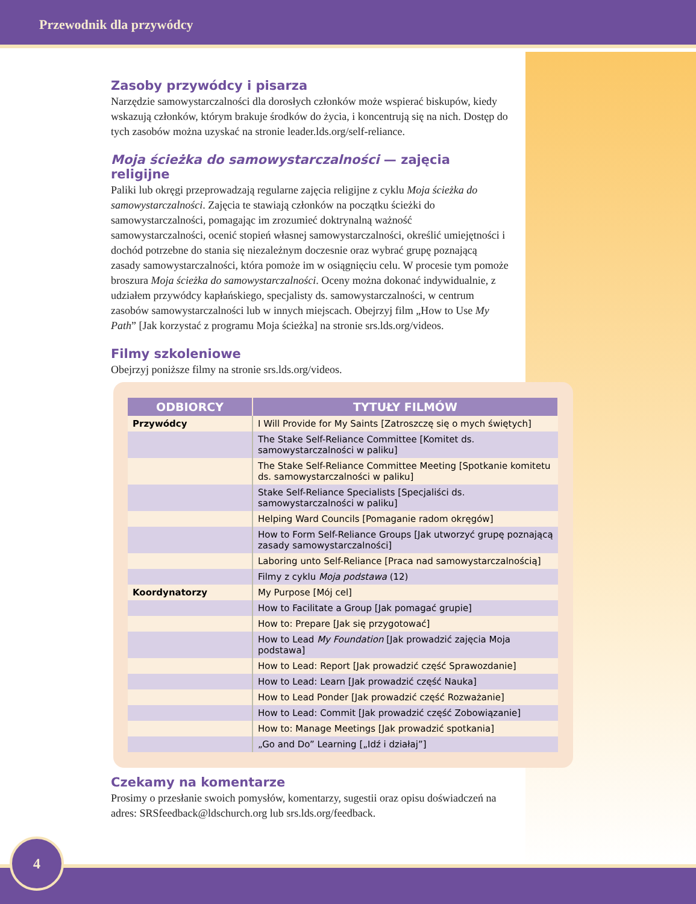Przewodnik dla przywódcy
Zasoby przywódcy i pisarza
Narzędzie samowystarczalności dla dorosłych członków może wspierać biskupów, kiedy wskazują członków, którym brakuje środków do życia, i koncentrują się na nich. Dostęp do tych zasobów można uzyskać na stronie leader.lds.org/self-reliance.
Moja ścieżka do samowystarczalności — zajęcia religijne
Paliki lub okręgi przeprowadzają regularne zajęcia religijne z cyklu Moja ścieżka do samowystarczalności. Zajęcia te stawiają członków na początku ścieżki do samowystarczalności, pomagając im zrozumieć doktrynalną ważność samowystarczalności, ocenić stopień własnej samowystarczalności, określić umiejętności i dochód potrzebne do stania się niezależnym doczesnie oraz wybrać grupę poznającą zasady samowystarczalności, która pomoże im w osiągnięciu celu. W procesie tym pomoże broszura Moja ścieżka do samowystarczalności. Oceny można dokonać indywidualnie, z udziałem przywódcy kapłańskiego, specjalisty ds. samowystarczalności, w centrum zasobów samowystarczalności lub w innych miejscach. Obejrzyj film „How to Use My Path” [Jak korzystać z programu Moja ścieżka] na stronie srs.lds.org/videos.
Filmy szkoleniowe
Obejrzyj poniższe filmy na stronie srs.lds.org/videos.
| ODBIORCY | TYTUŁY FILMÓW |
| --- | --- |
| Przywódcy | I Will Provide for My Saints [Zatroszczę się o mych świętych] |
| | The Stake Self-Reliance Committee [Komitet ds. samowystarczalności w paliku] |
| | The Stake Self-Reliance Committee Meeting [Spotkanie komitetu ds. samowystarczalności w paliku] |
| | Stake Self-Reliance Specialists [Specjaliści ds. samowystarczalności w paliku] |
| | Helping Ward Councils [Pomaganie radom okręgów] |
| | How to Form Self-Reliance Groups [Jak utworzyć grupę poznającą zasady samowystarczalności] |
| | Laboring unto Self-Reliance [Praca nad samowystarczalnością] |
| | Filmy z cyklu Moja podstawa (12) |
| Koordynatorzy | My Purpose [Mój cel] |
| | How to Facilitate a Group [Jak pomagać grupie] |
| | How to: Prepare [Jak się przygotować] |
| | How to Lead My Foundation [Jak prowadzić zajęcia Moja podstawa] |
| | How to Lead: Report [Jak prowadzić część Sprawozdanie] |
| | How to Lead: Learn [Jak prowadzić część Nauka] |
| | How to Lead Ponder [Jak prowadzić część Rozważanie] |
| | How to Lead: Commit [Jak prowadzić część Zobowiązanie] |
| | How to: Manage Meetings [Jak prowadzić spotkania] |
| | „Go and Do” Learning [„Idź i działaj”] |
Czekamy na komentarze
Prosimy o przesłanie swoich pomysłów, komentarzy, sugestii oraz opisu doświadczeń na adres: SRSfeedback@ldschurch.org lub srs.lds.org/feedback.
4